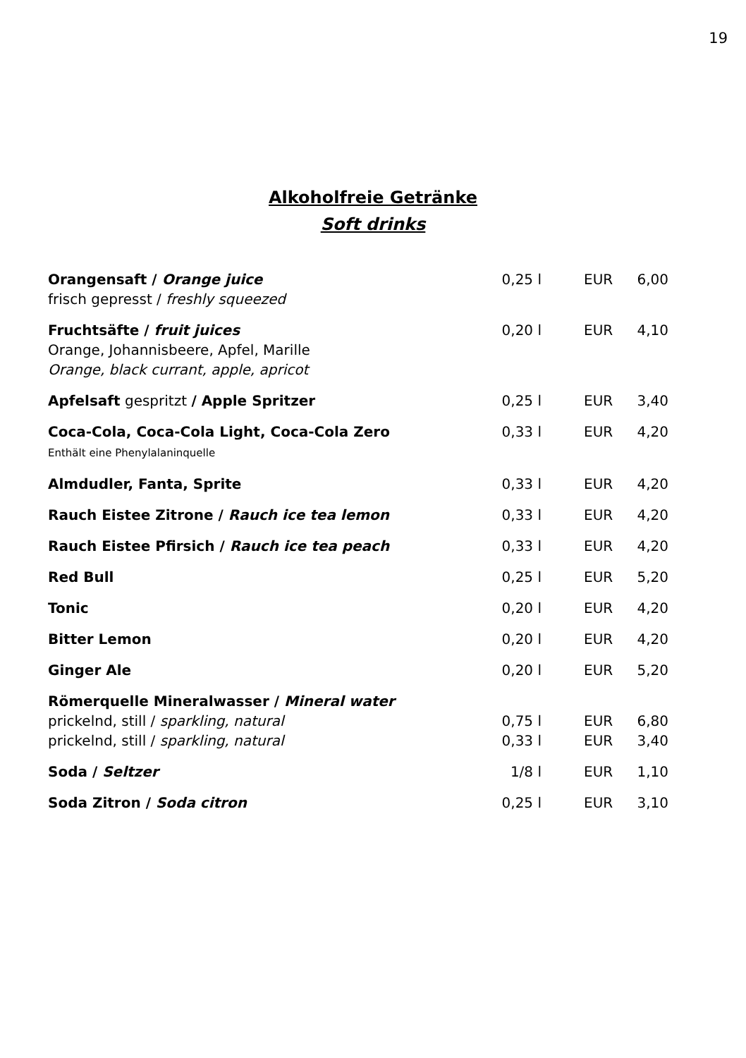19
Alkoholfreie Getränke
Soft drinks
| Orangensaft / Orange juice frisch gepresst / freshly squeezed | 0,25 l | EUR | 6,00 |
| Fruchtsäfte / fruit juices Orange, Johannisbeere, Apfel, Marille Orange, black currant, apple, apricot | 0,20 l | EUR | 4,10 |
| Apfelsaft gespritzt / Apple Spritzer | 0,25 l | EUR | 3,40 |
| Coca-Cola, Coca-Cola Light, Coca-Cola Zero Enthält eine Phenylalaninquelle | 0,33 l | EUR | 4,20 |
| Almdudler, Fanta, Sprite | 0,33 l | EUR | 4,20 |
| Rauch Eistee Zitrone / Rauch ice tea lemon | 0,33 l | EUR | 4,20 |
| Rauch Eistee Pfirsich / Rauch ice tea peach | 0,33 l | EUR | 4,20 |
| Red Bull | 0,25 l | EUR | 5,20 |
| Tonic | 0,20 l | EUR | 4,20 |
| Bitter Lemon | 0,20 l | EUR | 4,20 |
| Ginger Ale | 0,20 l | EUR | 5,20 |
| Römerquelle Mineralwasser / Mineral water | | | |
| prickelnd, still / sparkling, natural | 0,75 l | EUR | 6,80 |
| prickelnd, still / sparkling, natural | 0,33 l | EUR | 3,40 |
| Soda / Seltzer | 1/8 l | EUR | 1,10 |
| Soda Zitron / Soda citron | 0,25 l | EUR | 3,10 |